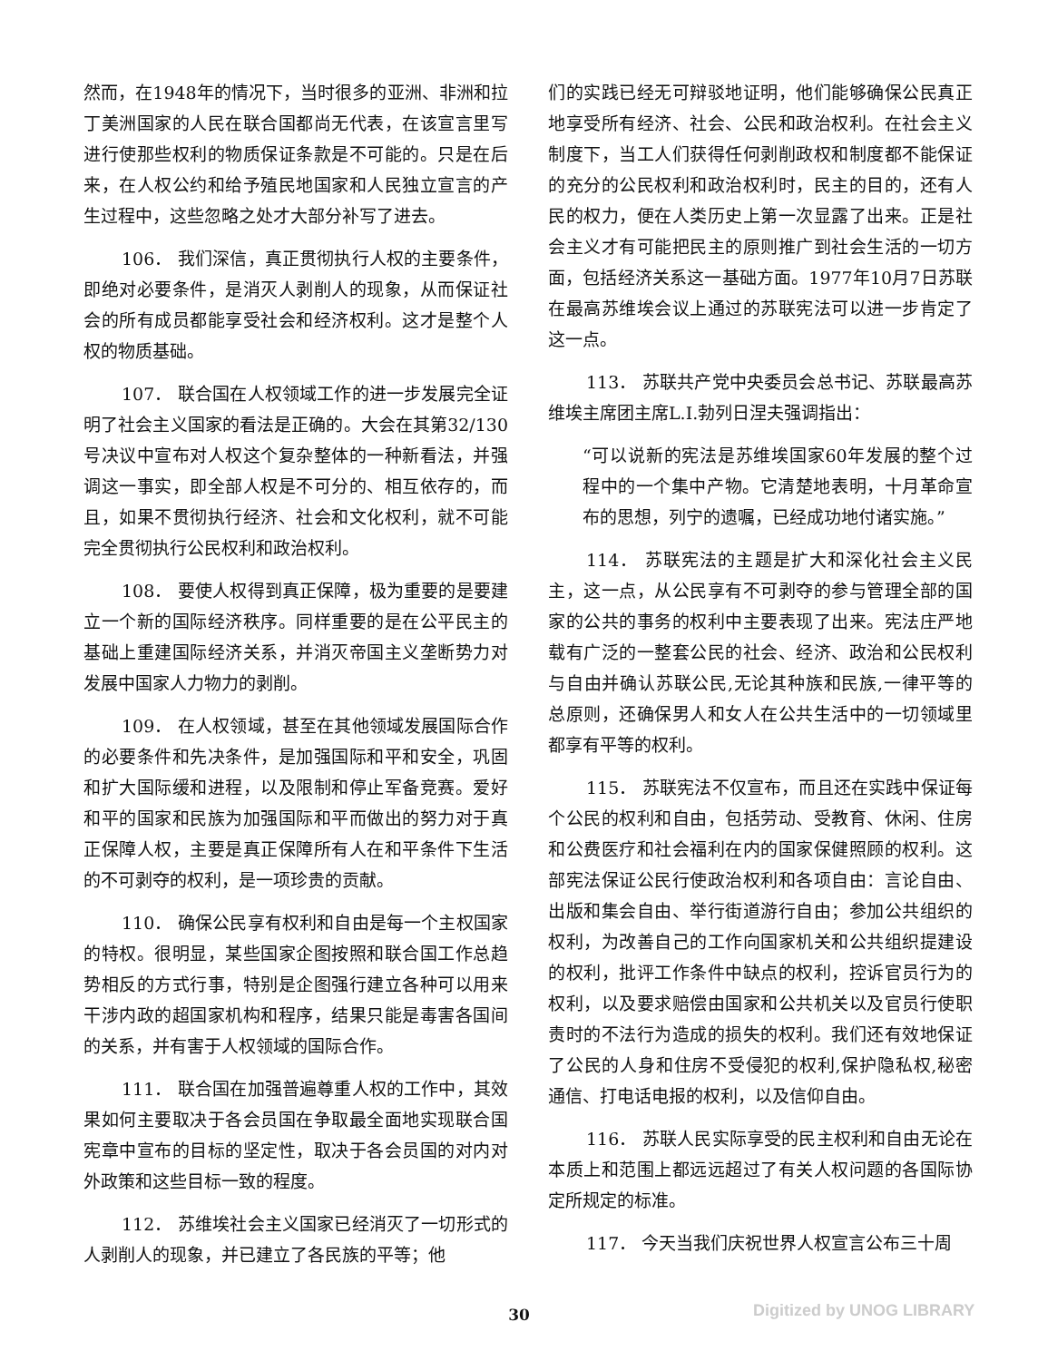然而，在1948年的情况下，当时很多的亚洲、非洲和拉丁美洲国家的人民在联合国都尚无代表，在该宣言里写进行使那些权利的物质保证条款是不可能的。只是在后来，在人权公约和给予殖民地国家和人民独立宣言的产生过程中，这些忽略之处才大部分补写了进去。
106． 我们深信，真正贯彻执行人权的主要条件，即绝对必要条件，是消灭人剥削人的现象，从而保证社会的所有成员都能享受社会和经济权利。这才是整个人权的物质基础。
107． 联合国在人权领域工作的进一步发展完全证明了社会主义国家的看法是正确的。大会在其第32/130号决议中宣布对人权这个复杂整体的一种新看法，并强调这一事实，即全部人权是不可分的、相互依存的，而且，如果不贯彻执行经济、社会和文化权利，就不可能完全贯彻执行公民权利和政治权利。
108． 要使人权得到真正保障，极为重要的是要建立一个新的国际经济秩序。同样重要的是在公平民主的基础上重建国际经济关系，并消灭帝国主义垄断势力对发展中国家人力物力的剥削。
109． 在人权领域，甚至在其他领域发展国际合作的必要条件和先决条件，是加强国际和平和安全，巩固和扩大国际缓和进程，以及限制和停止军备竞赛。爱好和平的国家和民族为加强国际和平而做出的努力对于真正保障人权，主要是真正保障所有人在和平条件下生活的不可剥夺的权利，是一项珍贵的贡献。
110． 确保公民享有权利和自由是每一个主权国家的特权。很明显，某些国家企图按照和联合国工作总趋势相反的方式行事，特别是企图强行建立各种可以用来干涉内政的超国家机构和程序，结果只能是毒害各国间的关系，并有害于人权领域的国际合作。
111． 联合国在加强普遍尊重人权的工作中，其效果如何主要取决于各会员国在争取最全面地实现联合国宪章中宣布的目标的坚定性，取决于各会员国的对内对外政策和这些目标一致的程度。
112． 苏维埃社会主义国家已经消灭了一切形式的人剥削人的现象，并已建立了各民族的平等；他
们的实践已经无可辩驳地证明，他们能够确保公民真正地享受所有经济、社会、公民和政治权利。在社会主义制度下，当工人们获得任何剥削政权和制度都不能保证的充分的公民权利和政治权利时，民主的目的，还有人民的权力，便在人类历史上第一次显露了出来。正是社会主义才有可能把民主的原则推广到社会生活的一切方面，包括经济关系这一基础方面。1977年10月7日苏联在最高苏维埃会议上通过的苏联宪法可以进一步肯定了这一点。
113． 苏联共产党中央委员会总书记、苏联最高苏维埃主席团主席L.I.勃列日涅夫强调指出：
“可以说新的宪法是苏维埃国家60年发展的整个过程中的一个集中产物。它清楚地表明，十月革命宣布的思想，列宁的遗嘱，已经成功地付诸实施。”
114． 苏联宪法的主题是扩大和深化社会主义民主，这一点，从公民享有不可剥夺的参与管理全部的国家的公共的事务的权利中主要表现了出来。宪法庄严地载有广泛的一整套公民的社会、经济、政治和公民权利与自由并确认苏联公民,无论其种族和民族,一律平等的总原则，还确保男人和女人在公共生活中的一切领域里都享有平等的权利。
115． 苏联宪法不仅宣布，而且还在实践中保证每个公民的权利和自由，包括劳动、受教育、休闲、住房和公费医疗和社会福利在内的国家保健照顾的权利。这部宪法保证公民行使政治权利和各项自由：言论自由、出版和集会自由、举行街道游行自由；参加公共组织的权利，为改善自己的工作向国家机关和公共组织提建设的权利，批评工作条件中缺点的权利，控诉官员行为的权利，以及要求赔偿由国家和公共机关以及官员行使职责时的不法行为造成的损失的权利。我们还有效地保证了公民的人身和住房不受侵犯的权利,保护隐私权,秘密通信、打电话电报的权利，以及信仰自由。
116． 苏联人民实际享受的民主权利和自由无论在本质上和范围上都远远超过了有关人权问题的各国际协定所规定的标准。
117． 今天当我们庆祝世界人权宣言公布三十周
30 Digitized by UNOG LIBRARY